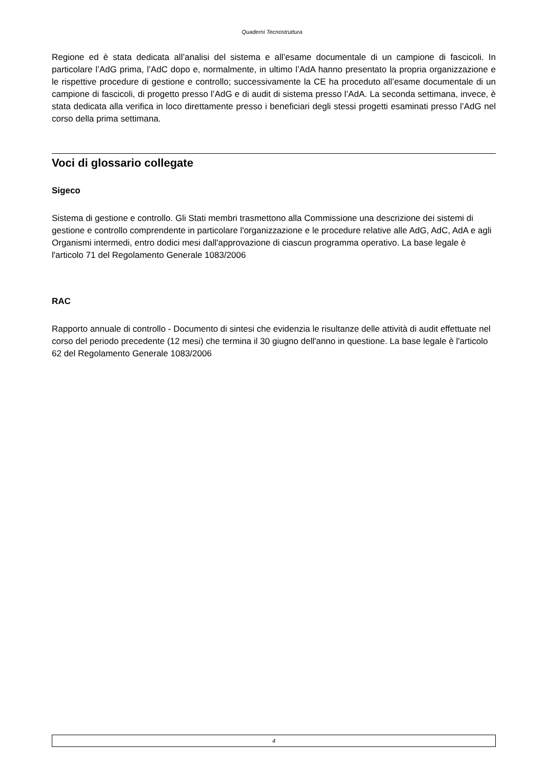Quaderni Tecnostruttura
Regione ed è stata dedicata all’analisi del sistema e all’esame documentale di un campione di fascicoli. In particolare l’AdG prima, l’AdC dopo e, normalmente, in ultimo l’AdA hanno presentato la propria organizzazione e le rispettive procedure di gestione e controllo; successivamente la CE ha proceduto all’esame documentale di un campione di fascicoli, di progetto presso l’AdG e di audit di sistema presso l’AdA. La seconda settimana, invece, è stata dedicata alla verifica in loco direttamente presso i beneficiari degli stessi progetti esaminati presso l’AdG nel corso della prima settimana.
Voci di glossario collegate
Sigeco
Sistema di gestione e controllo. Gli Stati membri trasmettono alla Commissione una descrizione dei sistemi di gestione e controllo comprendente in particolare l'organizzazione e le procedure relative alle AdG, AdC, AdA e agli Organismi intermedi, entro dodici mesi dall'approvazione di ciascun programma operativo. La base legale è l'articolo 71 del Regolamento Generale 1083/2006
RAC
Rapporto annuale di controllo - Documento di sintesi che evidenzia le risultanze delle attività di audit effettuate nel corso del periodo precedente (12 mesi) che termina il 30 giugno dell'anno in questione. La base legale è l'articolo 62 del Regolamento Generale 1083/2006
4